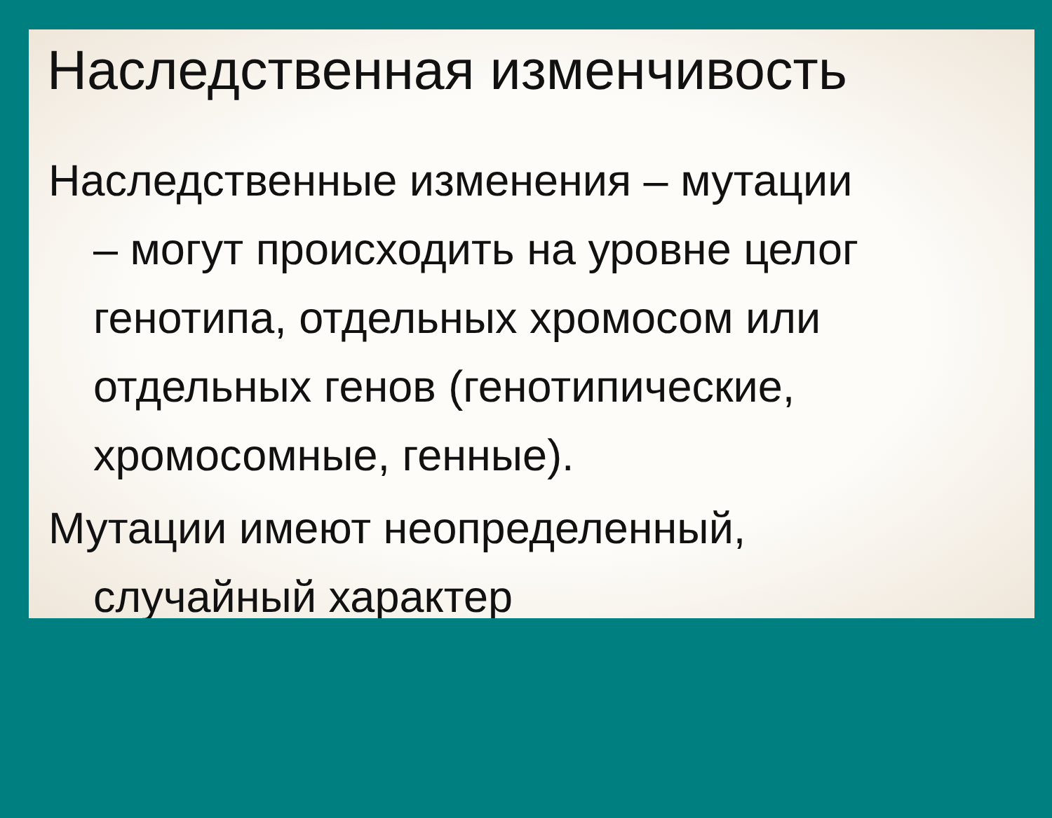Наследственная изменчивость
Наследственные изменения – мутации
– могут происходить на уровне целог
генотипа, отдельных хромосом или
отдельных генов (генотипические,
хромосомные, генные).
Мутации имеют неопределенный,
случайный характер